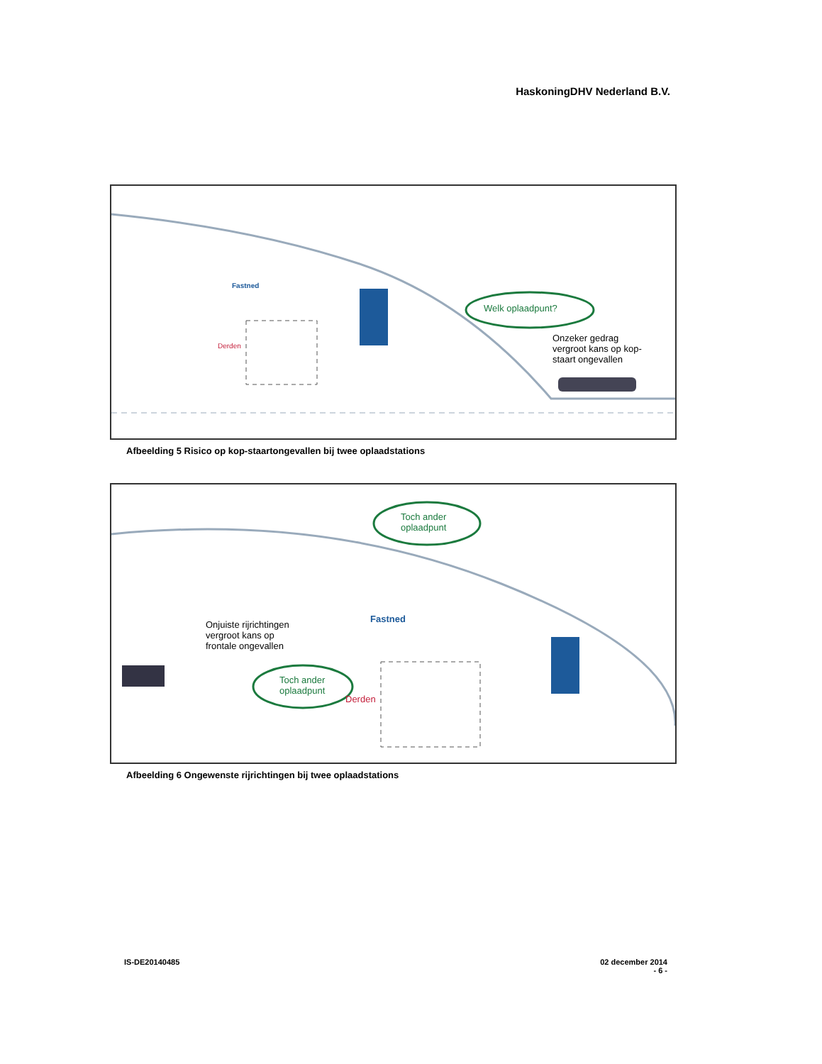HaskoningDHV Nederland B.V.
Fastned
Derden
Welk oplaadpunt?
Onzeker gedrag
vergroot kans op kop-
staart ongevallen
Afbeelding 5 Risico op kop-staartongevallen bij twee oplaadstations
Toch ander
oplaadpunt
Fastned
Onjuiste rijrichtingen
vergroot kans op
frontale ongevallen
Toch ander
oplaadpunt
Derden
Afbeelding 6 Ongewenste rijrichtingen bij twee oplaadstations
IS-DE20140485 02 december 2014
- 6 -